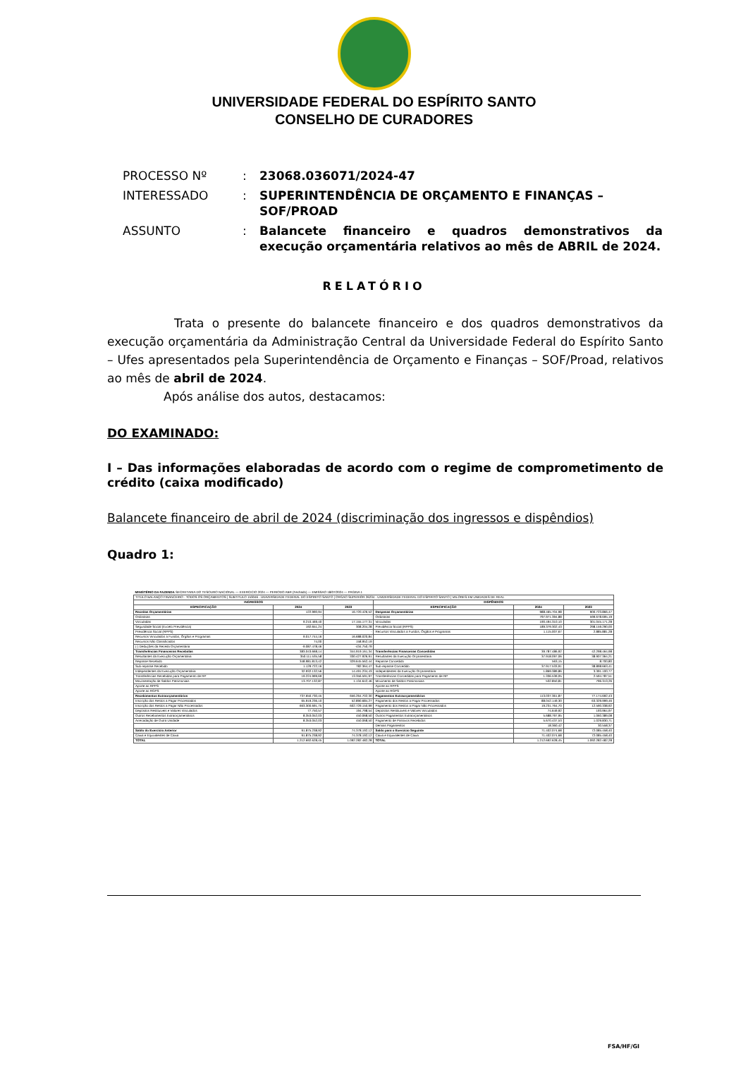UNIVERSIDADE FEDERAL DO ESPÍRITO SANTO
CONSELHO DE CURADORES
| PROCESSO Nº | : | 23068.036071/2024-47 |
| INTERESSADO | : | SUPERINTENDÊNCIA DE ORÇAMENTO E FINANÇAS – SOF/PROAD |
| ASSUNTO | : | Balancete financeiro e quadros demonstrativos da execução orçamentária relativos ao mês de ABRIL de 2024. |
RELATÓRIO
Trata o presente do balancete financeiro e dos quadros demonstrativos da execução orçamentária da Administração Central da Universidade Federal do Espírito Santo – Ufes apresentados pela Superintendência de Orçamento e Finanças – SOF/Proad, relativos ao mês de abril de 2024.
Após análise dos autos, destacamos:
DO EXAMINADO:
I – Das informações elaboradas de acordo com o regime de comprometimento de crédito (caixa modificado)
Balancete financeiro de abril de 2024 (discriminação dos ingressos e dispêndios)
Quadro 1:
| MINISTÉRIO DA FAZENDA SECRETARIA DO TESOURO NACIONAL — EXERCICIO 2024 — PERIODO ABR (Fechado) — EMISSAO 18/07/2024 — PAGINA 1 | | | | | |
| TITULO BALANÇO FINANCEIRO - TODOS OS ORÇAMENTOS / SUBTITULO 153046 - UNIVERSIDADE FEDERAL DO ESPIRITO SANTO / ORGAO SUPERIOR 26234 - UNIVERSIDADE FEDERAL DO ESPIRITO SANTO / VALORES EM UNIDADES DE REAL | | | | | |
| INGRESSOS | | | DISPÊNDIOS | | |
| ESPECIFICAÇÃO | 2024 | 2023 | ESPECIFICAÇÃO | 2024 | 2023 |
| Receitas Orçamentárias | 122.990,94 | 16.720.426,52 | Despesas Orçamentárias | 988.465.704,98 | 900.723.866,47 |
| Ordinárias | - | - | Ordinárias | 797.971.394,88 | 599.678.695,19 |
| Vinculadas | 9.210.469,40 | 17.155.177,31 | Vinculadas | 190.494.310,10 | 301.045.171,28 |
| Seguridade Social (Exceto Previdência) | 192.651,24 | 308.204,28 | Previdência Social (RPPS) | 189.379.302,43 | 298.159.290,00 |
| Previdência Social (RPPS) | - | - | Recursos Vinculados a Fundos, Órgãos e Programas | 1.115.007,67 | 2.885.881,28 |
| Recursos Vinculados a Fundos, Órgãos e Programas | 9.017.744,16 | 16.688.020,84 | | | |
| Recursos Não Classificados | 74,00 | 158.952,19 | | | |
| (-) Deduções da Receita Orçamentária | -9.087.478,46 | -434.750,79 | | | |
| Transferências Financeiras Recebidas | 383.043.668,14 | 344.919.161,34 | Transferências Financeiras Concedidas | 39.787.486,92 | 42.298.464,98 |
| Resultantes da Execução Orçamentária | 350.111.535,58 | 330.427.926,91 | Resultantes da Execução Orçamentária | 37.918.097,06 | 38.907.364,21 |
| Repasse Recebido | 348.981.813,42 | 329.645.562,44 | Repasse Concedido | 563,15 | 8.700,80 |
| Sub-repasse Recebido | 1.129.722,16 | 782.364,47 | Sub-repasse Concedido | 37.917.533,91 | 38.898.663,41 |
| Independentes da Execução Orçamentária | 32.932.132,56 | 14.491.234,43 | Independentes da Execução Orçamentária | 1.869.389,86 | 3.391.100,77 |
| Transferências Recebidas para Pagamento de RP | 19.224.999,69 | 13.356.591,97 | Transferências Concedidas para Pagamento de RP | 1.336.539,05 | 2.594.787,51 |
| Movimentação de Saldos Patrimoniais | 13.707.132,87 | 1.134.642,46 | Movimento de Saldos Patrimoniais | 532.850,81 | 796.313,26 |
| Aporte ao RPPS | - | - | Aporte ao RPPS | - | - |
| Aporte ao RGPS | - | - | Aporte ao RGPS | - | - |
| Recebimentos Extraorçamentários | 737.650.730,45 | 656.264.702,30 | Pagamentos Extraorçamentários | 113.037.361,87 | 77.174.692,43 |
| Inscrição dos Restos a Pagar Processados | 65.919.236,10 | 52.890.684,27 | Pagamento dos Restos a Pagar Processados | 88.042.149,30 | 63.329.999,46 |
| Inscrição dos Restos a Pagar Não Processados | 663.300.691,75 | 602.729.150,99 | Pagamento dos Restos a Pagar Não Processados | 19.231.764,70 | 12.590.338,92 |
| Depósitos Restituíveis e Valores Vinculados | 77.750,57 | 194.798,54 | Depósitos Restituíveis e Valores Vinculados | 74.649,92 | 193.964,97 |
| Outros Recebimentos Extraorçamentários | 8.353.052,03 | 450.068,50 | Outros Pagamentos Extraorçamentários | 5.688.797,95 | 1.060.389,08 |
| Arrecadação de Outra Unidade | 8.353.052,03 | 450.068,50 | Pagamento de Passivos Recebidos | 5.670.437,53 | 1.029.830,71 |
| | | | Demais Pagamentos | 18.360,42 | 30.558,37 |
| Saldo do Exercício Anterior | 91.875.238,92 | 74.378.192,12 | Saldo para o Exercício Seguinte | 71.402.074,68 | 72.085.458,40 |
| Caixa e Equivalentes de Caixa | 91.875.238,92 | 74.378.192,12 | Caixa e Equivalentes de Caixa | 71.402.074,68 | 72.085.458,40 |
| TOTAL | 1.212.692.628,45 | 1.092.282.482,28 | TOTAL | 1.212.692.628,45 | 1.092.282.482,28 |
FSA/HF/GI